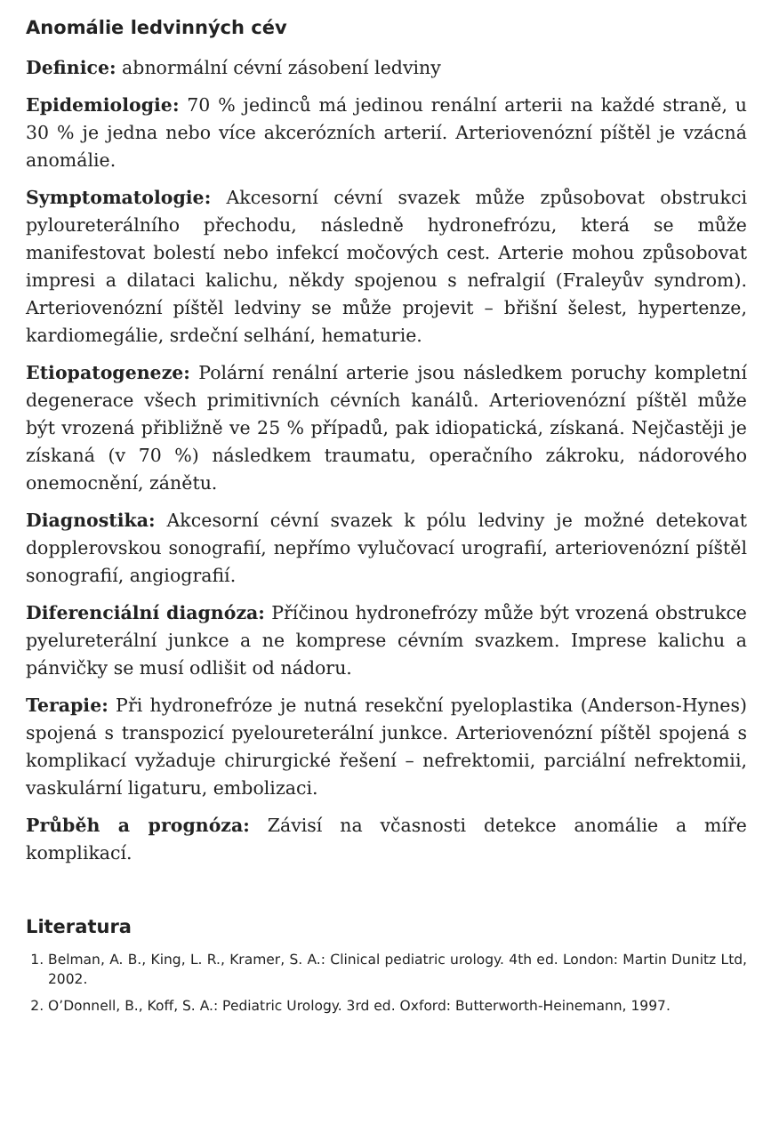Anomálie ledvinných cév
Definice: abnormální cévní zásobení ledviny
Epidemiologie: 70 % jedinců má jedinou renální arterii na každé straně, u 30 % je jedna nebo více akcerózních arterií. Arteriovenózní píštěl je vzácná anomálie.
Symptomatologie: Akcesorní cévní svazek může způsobovat obstrukci pyloureterálního přechodu, následně hydronefrózu, která se může manifestovat bolestí nebo infekcí močových cest. Arterie mohou způsobovat impresi a dilataci kalichu, někdy spojenou s nefralgií (Fraleyův syndrom). Arteriovenózní píštěl ledviny se může projevit – břišní šelest, hypertenze, kardiomegálie, srdeční selhání, hematurie.
Etiopatogeneze: Polární renální arterie jsou následkem poruchy kompletní degenerace všech primitivních cévních kanálů. Arteriovenózní píštěl může být vrozená přibližně ve 25 % případů, pak idiopatická, získaná. Nejčastěji je získaná (v 70 %) následkem traumatu, operačního zákroku, nádorového onemocnění, zánětu.
Diagnostika: Akcesorní cévní svazek k pólu ledviny je možné detekovat dopplerovskou sonografií, nepřímo vylučovací urografií, arteriovenózní píštěl sonografií, angiografií.
Diferenciální diagnóza: Příčinou hydronefrózy může být vrozená obstrukce pyelureterální junkce a ne komprese cévním svazkem. Imprese kalichu a pánvičky se musí odlišit od nádoru.
Terapie: Při hydronefróze je nutná resekční pyeloplastika (Anderson-Hynes) spojená s transpozicí pyeloureterální junkce. Arteriovenózní píštěl spojená s komplikací vyžaduje chirurgické řešení – nefrektomii, parciální nefrektomii, vaskulární ligaturu, embolizaci.
Průběh a prognóza: Závisí na včasnosti detekce anomálie a míře komplikací.
Literatura
1. Belman, A. B., King, L. R., Kramer, S. A.: Clinical pediatric urology. 4th ed. London: Martin Dunitz Ltd, 2002.
2. O’Donnell, B., Koff, S. A.: Pediatric Urology. 3rd ed. Oxford: Butterworth-Heinemann, 1997.